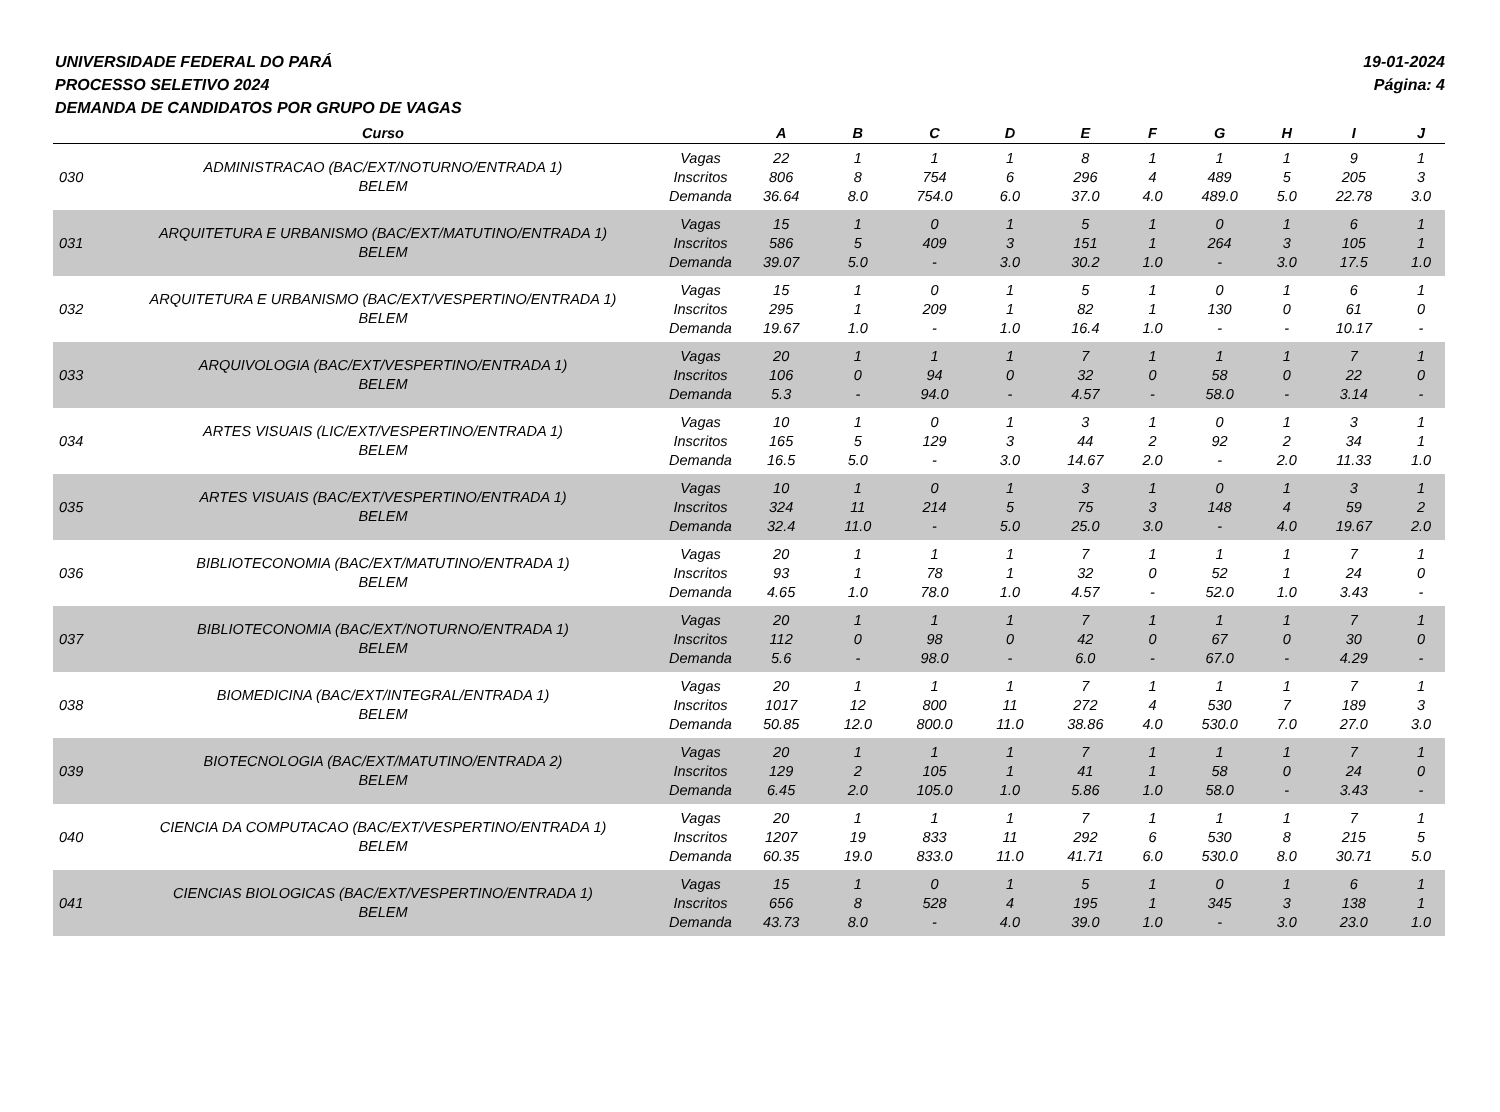UNIVERSIDADE FEDERAL DO PARÁ
PROCESSO SELETIVO 2024
DEMANDA DE CANDIDATOS POR GRUPO DE VAGAS
19-01-2024
Página: 4
| | Curso | | A | B | C | D | E | F | G | H | I | J |
| --- | --- | --- | --- | --- | --- | --- | --- | --- | --- | --- | --- | --- |
| 030 | ADMINISTRACAO (BAC/EXT/NOTURNO/ENTRADA 1) BELEM | Vagas Inscritos Demanda | 22 806 36.64 | 1 8 8.0 | 1 754 754.0 | 1 6 6.0 | 8 296 37.0 | 1 4 4.0 | 1 489 489.0 | 1 5 5.0 | 9 205 22.78 | 1 3 3.0 |
| 031 | ARQUITETURA E URBANISMO (BAC/EXT/MATUTINO/ENTRADA 1) BELEM | Vagas Inscritos Demanda | 15 586 39.07 | 1 5 5.0 | 0 409 - | 1 3 3.0 | 5 151 30.2 | 1 1 1.0 | 0 264 - | 1 3 3.0 | 6 105 17.5 | 1 1 1.0 |
| 032 | ARQUITETURA E URBANISMO (BAC/EXT/VESPERTINO/ENTRADA 1) BELEM | Vagas Inscritos Demanda | 15 295 19.67 | 1 1 1.0 | 0 209 - | 1 1 1.0 | 5 82 16.4 | 1 1 1.0 | 0 130 - | 1 0 - | 6 61 10.17 | 1 0 - |
| 033 | ARQUIVOLOGIA (BAC/EXT/VESPERTINO/ENTRADA 1) BELEM | Vagas Inscritos Demanda | 20 106 5.3 | 1 0 - | 1 94 94.0 | 1 0 - | 7 32 4.57 | 1 0 - | 1 58 58.0 | 1 0 - | 7 22 3.14 | 1 0 - |
| 034 | ARTES VISUAIS (LIC/EXT/VESPERTINO/ENTRADA 1) BELEM | Vagas Inscritos Demanda | 10 165 16.5 | 1 5 5.0 | 0 129 - | 1 3 3.0 | 3 44 14.67 | 1 2 2.0 | 0 92 - | 1 2 2.0 | 3 34 11.33 | 1 1 1.0 |
| 035 | ARTES VISUAIS (BAC/EXT/VESPERTINO/ENTRADA 1) BELEM | Vagas Inscritos Demanda | 10 324 32.4 | 1 11 11.0 | 0 214 - | 1 5 5.0 | 3 75 25.0 | 1 3 3.0 | 0 148 - | 1 4 4.0 | 3 59 19.67 | 1 2 2.0 |
| 036 | BIBLIOTECONOMIA (BAC/EXT/MATUTINO/ENTRADA 1) BELEM | Vagas Inscritos Demanda | 20 93 4.65 | 1 1 1.0 | 1 78 78.0 | 1 1 1.0 | 7 32 4.57 | 1 0 - | 1 52 52.0 | 1 1 1.0 | 7 24 3.43 | 1 0 - |
| 037 | BIBLIOTECONOMIA (BAC/EXT/NOTURNO/ENTRADA 1) BELEM | Vagas Inscritos Demanda | 20 112 5.6 | 1 0 - | 1 98 98.0 | 1 0 - | 7 42 6.0 | 1 0 - | 1 67 67.0 | 1 0 - | 7 30 4.29 | 1 0 - |
| 038 | BIOMEDICINA (BAC/EXT/INTEGRAL/ENTRADA 1) BELEM | Vagas Inscritos Demanda | 20 1017 50.85 | 1 12 12.0 | 1 800 800.0 | 1 11 11.0 | 7 272 38.86 | 1 4 4.0 | 1 530 530.0 | 1 7 7.0 | 7 189 27.0 | 1 3 3.0 |
| 039 | BIOTECNOLOGIA (BAC/EXT/MATUTINO/ENTRADA 2) BELEM | Vagas Inscritos Demanda | 20 129 6.45 | 1 2 2.0 | 1 105 105.0 | 1 1 1.0 | 7 41 5.86 | 1 1 1.0 | 1 58 58.0 | 1 0 - | 7 24 3.43 | 1 0 - |
| 040 | CIENCIA DA COMPUTACAO (BAC/EXT/VESPERTINO/ENTRADA 1) BELEM | Vagas Inscritos Demanda | 20 1207 60.35 | 1 19 19.0 | 1 833 833.0 | 1 11 11.0 | 7 292 41.71 | 1 6 6.0 | 1 530 530.0 | 1 8 8.0 | 7 215 30.71 | 1 5 5.0 |
| 041 | CIENCIAS BIOLOGICAS (BAC/EXT/VESPERTINO/ENTRADA 1) BELEM | Vagas Inscritos Demanda | 15 656 43.73 | 1 8 8.0 | 0 528 - | 1 4 4.0 | 5 195 39.0 | 1 1 1.0 | 0 345 - | 1 3 3.0 | 6 138 23.0 | 1 1 1.0 |